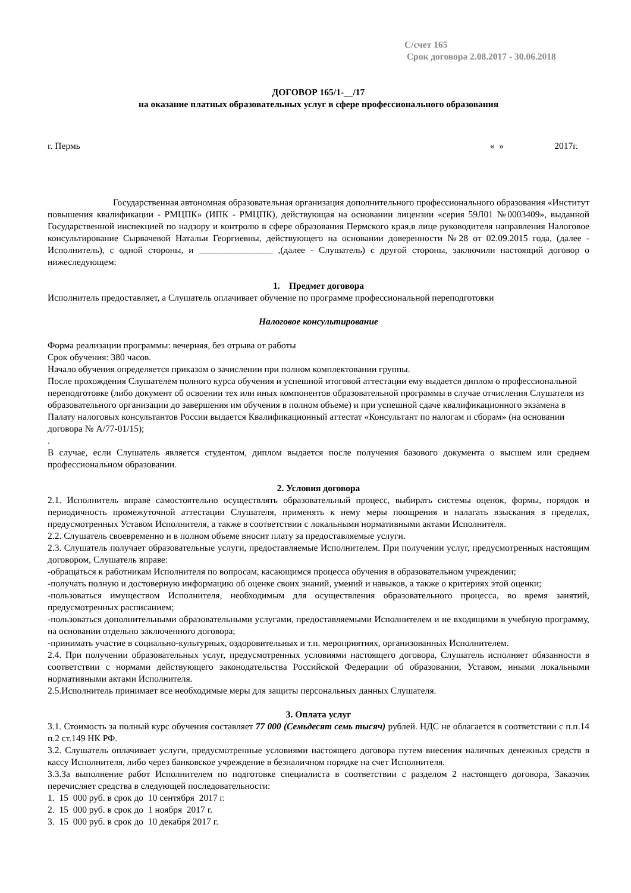С/счет 165
Срок договора 2.08.2017 - 30.06.2018
ДОГОВОР 165/1-__/17
на оказание платных образовательных услуг в сфере профессионального образования
г. Пермь « » 2017г.
Государственная автономная образовательная организация дополнительного профессионального образования «Институт повышения квалификации - РМЦПК» (ИПК - РМЦПК), действующая на основании лицензии «серия 59Л01 №0003409», выданной Государственной инспекцией по надзору и контролю в сфере образования Пермского края,в лице руководителя направления Налоговое консультирование Сырвачевой Натальи Георгиевны, действующего на основании доверенности №28 от 02.09.2015 года, (далее - Исполнитель), с одной стороны, и ________________ ,(далее - Слушатель) с другой стороны, заключили настоящий договор о нижеследующем:
1. Предмет договора
Исполнитель предоставляет, а Слушатель оплачивает обучение по программе профессиональной переподготовки
Налоговое консультирование
Форма реализации программы: вечерняя, без отрыва от работы
Срок обучения: 380 часов.
Начало обучения определяется приказом о зачислении при полном комплектовании группы.
После прохождения Слушателем полного курса обучения и успешной итоговой аттестации ему выдается диплом о профессиональной переподготовке (либо документ об освоении тех или иных компонентов образовательной программы в случае отчисления Слушателя из образовательного организации до завершения им обучения в полном объеме) и при успешной сдаче квалификационного экзамена в Палату налоговых консультантов России выдается Квалификационный аттестат «Консультант по налогам и сборам» (на основании договора № А/77-01/15);
.
В случае, если Слушатель является студентом, диплом выдается после получения базового документа о высшем или среднем профессиональном образовании.
2. Условия договора
2.1. Исполнитель вправе самостоятельно осуществлять образовательный процесс, выбирать системы оценок, формы, порядок и периодичность промежуточной аттестации Слушателя, применять к нему меры поощрения и налагать взыскания в пределах, предусмотренных Уставом Исполнителя, а также в соответствии с локальными нормативными актами Исполнителя.
2.2. Слушатель своевременно и в полном объеме вносит плату за предоставляемые услуги.
2.3. Слушатель получает образовательные услуги, предоставляемые Исполнителем. При получении услуг, предусмотренных настоящим договором, Слушатель вправе:
-обращаться к работникам Исполнителя по вопросам, касающимся процесса обучения в образовательном учреждении;
-получать полную и достоверную информацию об оценке своих знаний, умений и навыков, а также о критериях этой оценки;
-пользоваться имуществом Исполнителя, необходимым для осуществления образовательного процесса, во время занятий, предусмотренных расписанием;
-пользоваться дополнительными образовательными услугами, предоставляемыми Исполнителем и не входящими в учебную программу, на основании отдельно заключенного договора;
-принимать участие в социально-культурных, оздоровительных и т.п. мероприятиях, организованных Исполнителем.
2.4. При получении образовательных услуг, предусмотренных условиями настоящего договора, Слушатель исполняет обязанности в соответствии с нормами действующего законодательства Российской Федерации об образовании, Уставом, иными локальными нормативными актами Исполнителя.
2.5.Исполнитель принимает все необходимые меры для защиты персональных данных Слушателя.
3. Оплата услуг
3.1. Стоимость за полный курс обучения составляет 77 000 (Семьдесят семь тысяч) рублей. НДС не облагается в соответствии с п.п.14 п.2 ст.149 НК РФ.
3.2. Слушатель оплачивает услуги, предусмотренные условиями настоящего договора путем внесения наличных денежных средств в кассу Исполнителя, либо через банковское учреждение в безналичном порядке на счет Исполнителя.
3.3.За выполнение работ Исполнителем по подготовке специалиста в соответствии с разделом 2 настоящего договора, Заказчик перечисляет средства в следующей последовательности:
1. 15 000 руб. в срок до 10 сентября 2017 г.
2. 15 000 руб. в срок до 1 ноября 2017 г.
3. 15 000 руб. в срок до 10 декабря 2017 г.